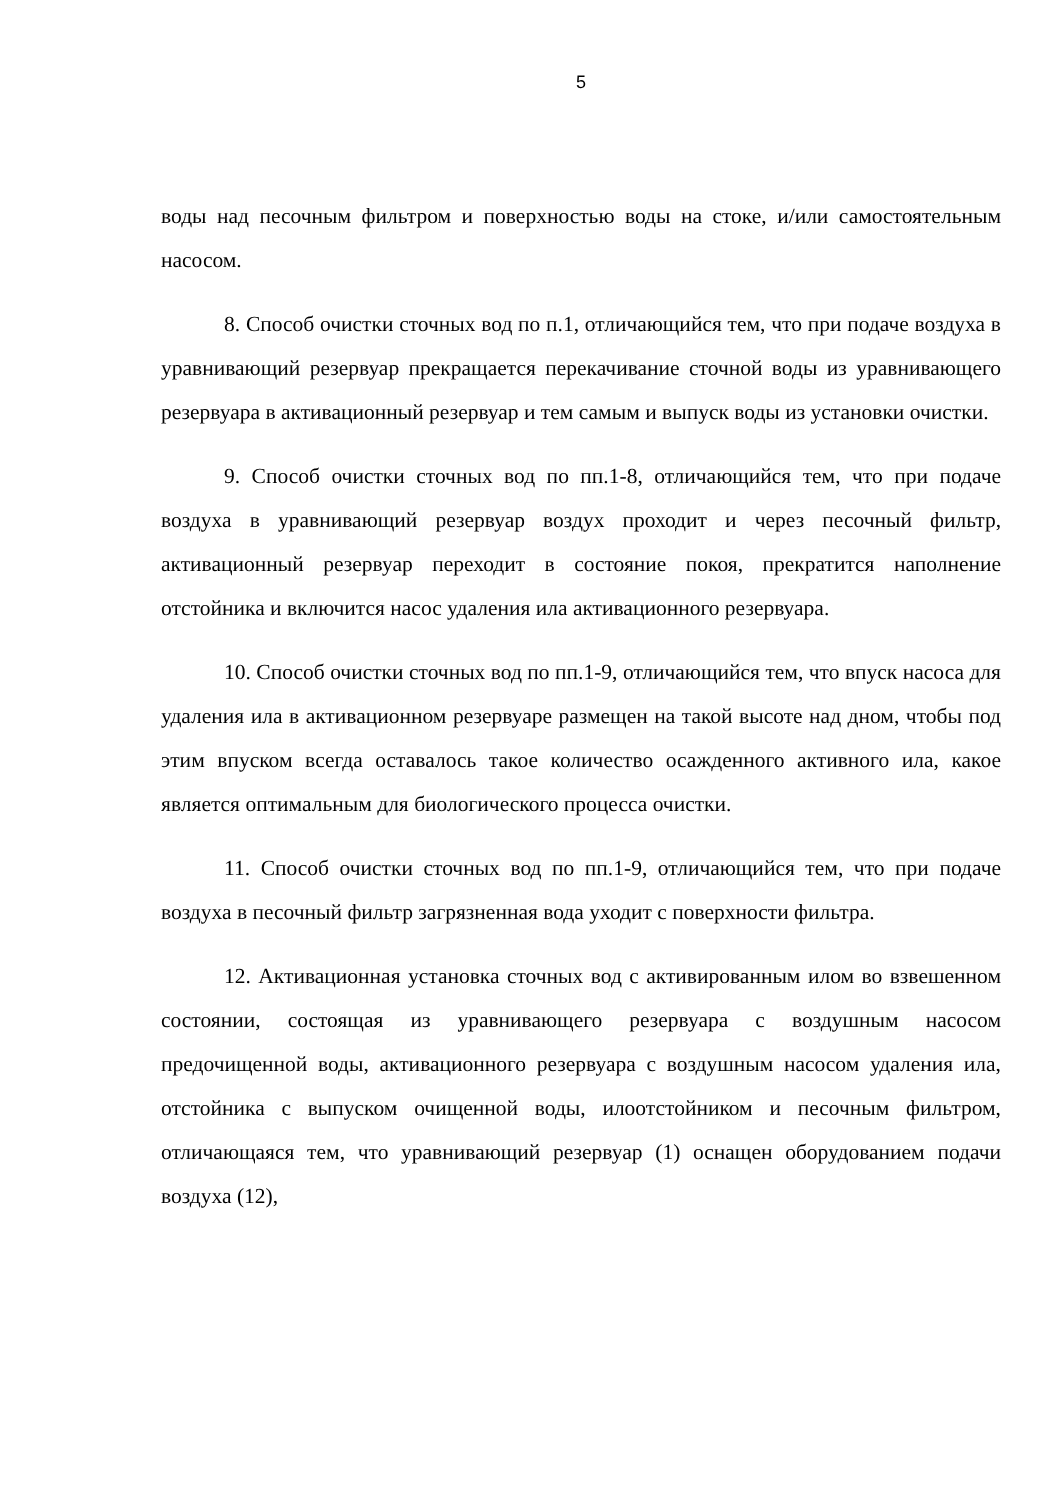5
воды над песочным фильтром и поверхностью воды на стоке, и/или самостоятельным насосом.
8. Способ очистки сточных вод по п.1, отличающийся тем, что при подаче воздуха в уравнивающий резервуар прекращается перекачивание сточной воды из уравнивающего резервуара в активационный резервуар и тем самым и выпуск воды из установки очистки.
9. Способ очистки сточных вод по пп.1-8, отличающийся тем, что при подаче воздуха в уравнивающий резервуар воздух проходит и через песочный фильтр, активационный резервуар переходит в состояние покоя, прекратится наполнение отстойника и включится насос удаления ила активационного резервуара.
10. Способ очистки сточных вод по пп.1-9, отличающийся тем, что впуск насоса для удаления ила в активационном резервуаре размещен на такой высоте над дном, чтобы под этим впуском всегда оставалось такое количество осажденного активного ила, какое является оптимальным для биологического процесса очистки.
11. Способ очистки сточных вод по пп.1-9, отличающийся тем, что при подаче воздуха в песочный фильтр загрязненная вода уходит с поверхности фильтра.
12. Активационная установка сточных вод с активированным илом во взвешенном состоянии, состоящая из уравнивающего резервуара с воздушным насосом предочищенной воды, активационного резервуара с воздушным насосом удаления ила, отстойника с выпуском очищенной воды, илоотстойником и песочным фильтром, отличающаяся тем, что уравнивающий резервуар (1) оснащен оборудованием подачи воздуха (12),